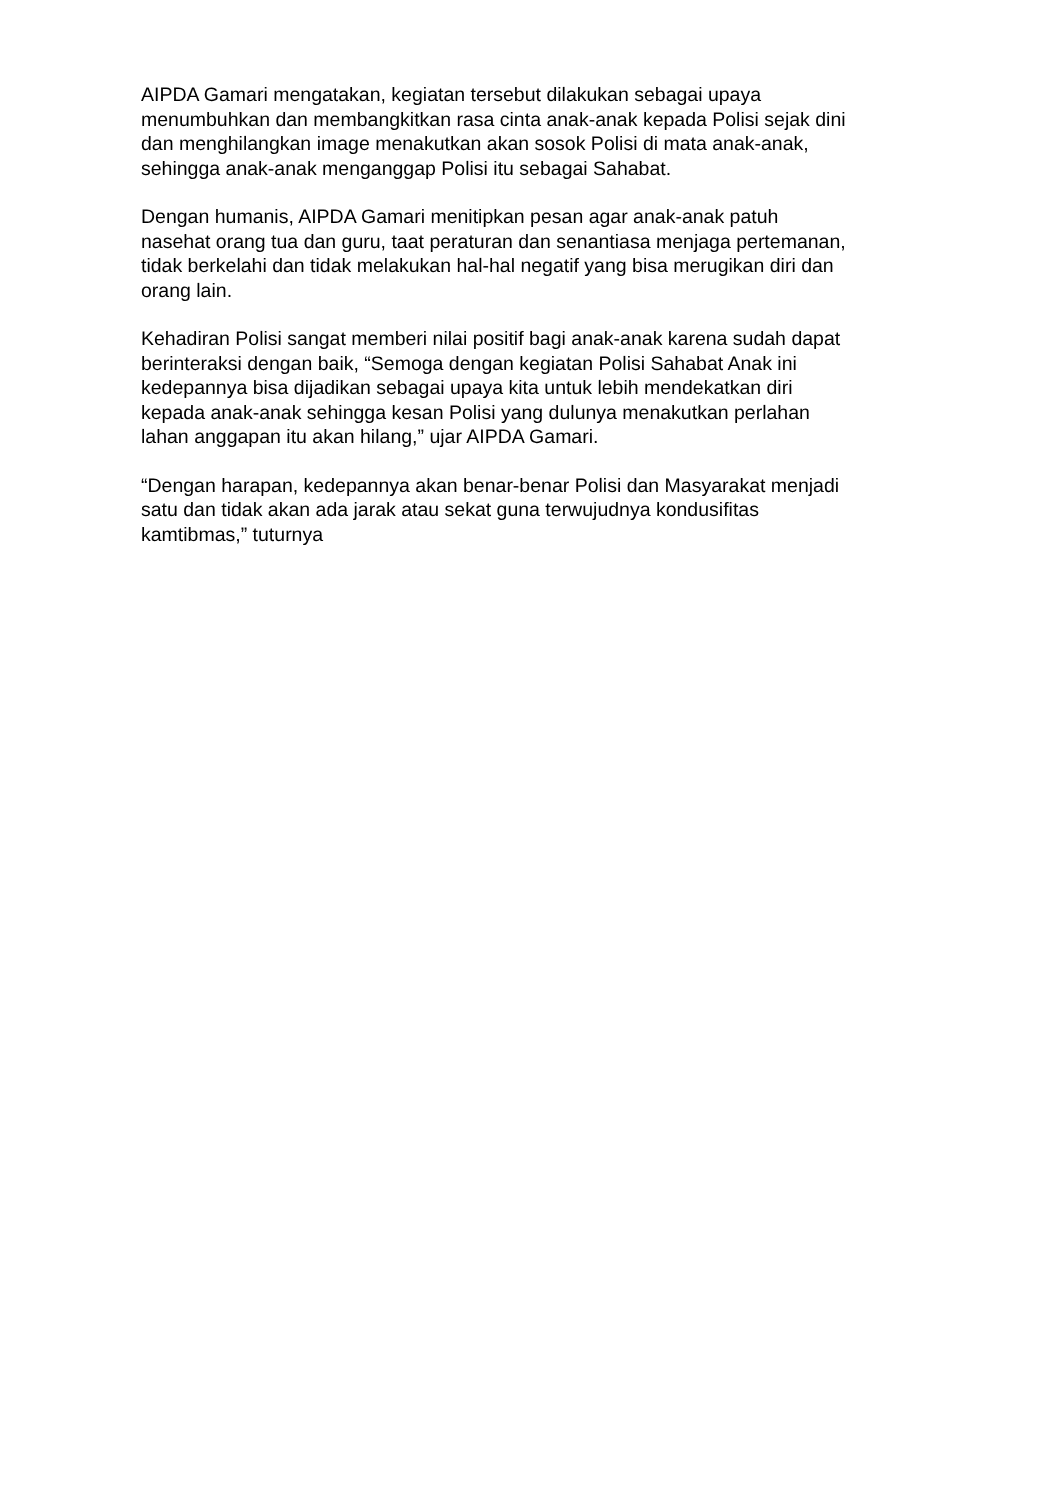AIPDA Gamari mengatakan, kegiatan tersebut dilakukan sebagai upaya
menumbuhkan dan membangkitkan rasa cinta anak-anak kepada Polisi sejak dini
dan menghilangkan image menakutkan akan sosok Polisi di mata anak-anak,
sehingga anak-anak menganggap Polisi itu sebagai Sahabat.
Dengan humanis, AIPDA Gamari menitipkan pesan agar anak-anak patuh
nasehat orang tua dan guru, taat peraturan dan senantiasa menjaga pertemanan,
tidak berkelahi dan tidak melakukan hal-hal negatif yang bisa merugikan diri dan
orang lain.
Kehadiran Polisi sangat memberi nilai positif bagi anak-anak karena sudah dapat
berinteraksi dengan baik, “Semoga dengan kegiatan Polisi Sahabat Anak ini
kedepannya bisa dijadikan sebagai upaya kita untuk lebih mendekatkan diri
kepada anak-anak sehingga kesan Polisi yang dulunya menakutkan perlahan
lahan anggapan itu akan hilang,” ujar AIPDA Gamari.
“Dengan harapan, kedepannya akan benar-benar Polisi dan Masyarakat menjadi
satu dan tidak akan ada jarak atau sekat guna terwujudnya kondusifitas
kamtibmas,” tuturnya